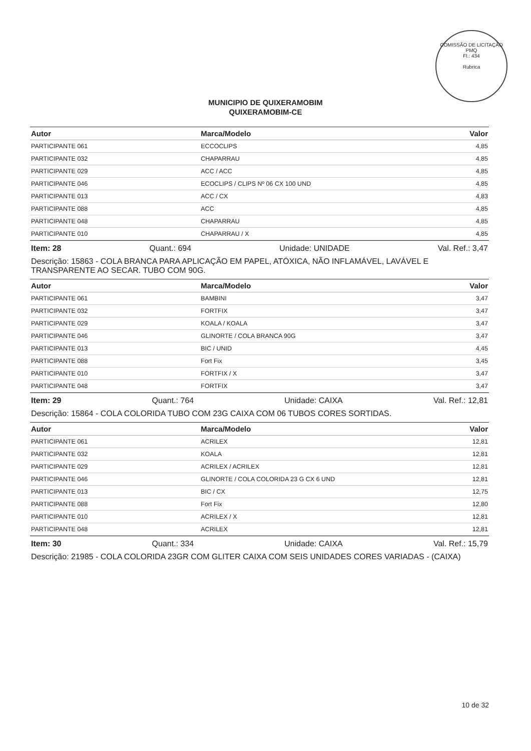COMISSÃO DE LICITAÇÃO
PMQ
Fl.: 434
Rubrica
MUNICIPIO DE QUIXERAMOBIM
QUIXERAMOBIM-CE
| Autor | Marca/Modelo | Valor |
| --- | --- | --- |
| PARTICIPANTE 061 | ECCOCLIPS | 4,85 |
| PARTICIPANTE 032 | CHAPARRAU | 4,85 |
| PARTICIPANTE 029 | ACC / ACC | 4,85 |
| PARTICIPANTE 046 | ECOCLIPS / CLIPS Nº 06 CX 100 UND | 4,85 |
| PARTICIPANTE 013 | ACC / CX | 4,83 |
| PARTICIPANTE 088 | ACC | 4,85 |
| PARTICIPANTE 048 | CHAPARRAU | 4,85 |
| PARTICIPANTE 010 | CHAPARRAU / X | 4,85 |
Item: 28 Quant.: 694 Unidade: UNIDADE Val. Ref.: 3,47
Descrição: 15863 - COLA BRANCA PARA APLICAÇÃO EM PAPEL, ATÓXICA, NÃO INFLAMÁVEL, LAVÁVEL E TRANSPARENTE AO SECAR. TUBO COM 90G.
| Autor | Marca/Modelo | Valor |
| --- | --- | --- |
| PARTICIPANTE 061 | BAMBINI | 3,47 |
| PARTICIPANTE 032 | FORTFIX | 3,47 |
| PARTICIPANTE 029 | KOALA / KOALA | 3,47 |
| PARTICIPANTE 046 | GLINORTE / COLA BRANCA 90G | 3,47 |
| PARTICIPANTE 013 | BIC / UNID | 4,45 |
| PARTICIPANTE 088 | Fort Fix | 3,45 |
| PARTICIPANTE 010 | FORTFIX / X | 3,47 |
| PARTICIPANTE 048 | FORTFIX | 3,47 |
Item: 29 Quant.: 764 Unidade: CAIXA Val. Ref.: 12,81
Descrição: 15864 - COLA COLORIDA TUBO COM 23G CAIXA COM 06 TUBOS CORES SORTIDAS.
| Autor | Marca/Modelo | Valor |
| --- | --- | --- |
| PARTICIPANTE 061 | ACRILEX | 12,81 |
| PARTICIPANTE 032 | KOALA | 12,81 |
| PARTICIPANTE 029 | ACRILEX / ACRILEX | 12,81 |
| PARTICIPANTE 046 | GLINORTE / COLA COLORIDA 23 G CX 6 UND | 12,81 |
| PARTICIPANTE 013 | BIC / CX | 12,75 |
| PARTICIPANTE 088 | Fort Fix | 12,80 |
| PARTICIPANTE 010 | ACRILEX / X | 12,81 |
| PARTICIPANTE 048 | ACRILEX | 12,81 |
Item: 30 Quant.: 334 Unidade: CAIXA Val. Ref.: 15,79
Descrição: 21985 - COLA COLORIDA 23GR COM GLITER CAIXA COM SEIS UNIDADES CORES VARIADAS - (CAIXA)
10 de 32